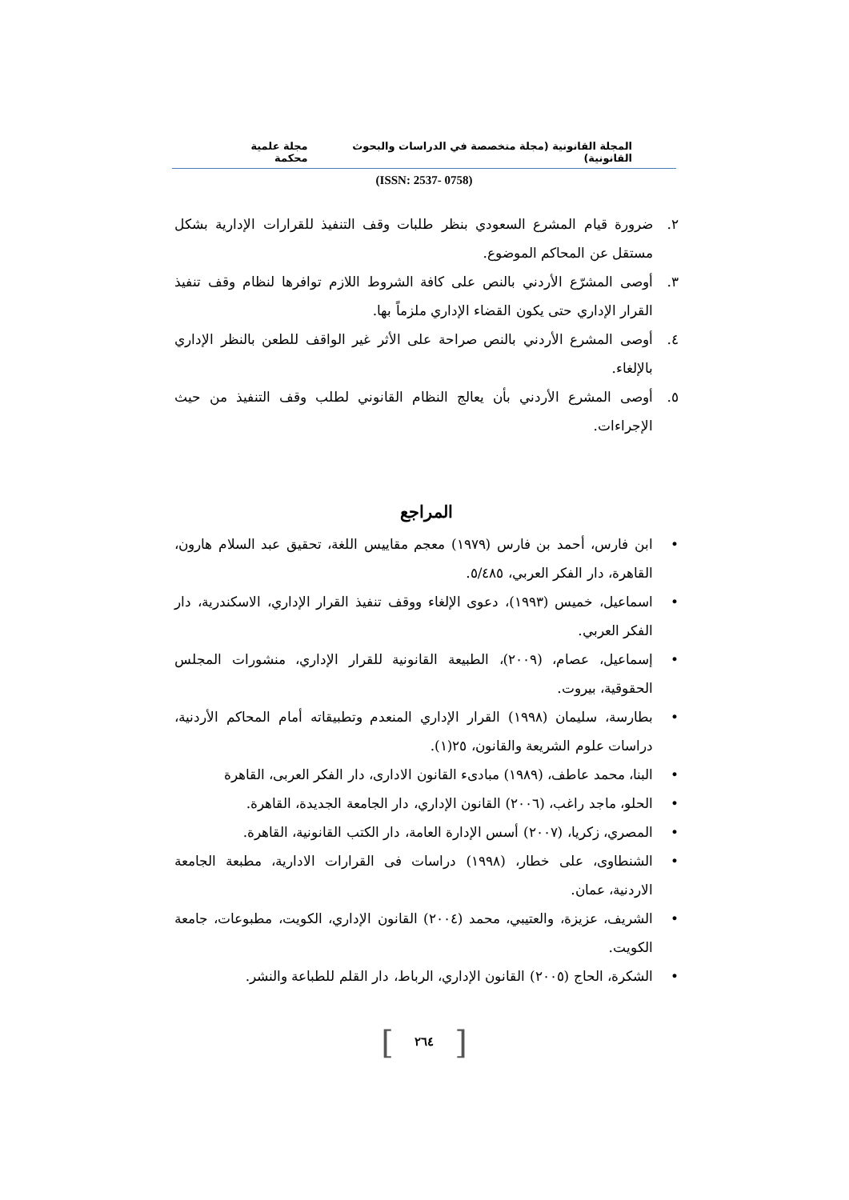المجلة القانونية (مجلة متخصصة في الدراسات والبحوث القانونية) مجلة علمية محكمة
(ISSN: 2537- 0758)
٢. ضرورة قيام المشرع السعودي بنظر طلبات وقف التنفيذ للقرارات الإدارية بشكل مستقل عن المحاكم الموضوع.
٣. أوصى المشرّع الأردني بالنص على كافة الشروط اللازم توافرها لنظام وقف تنفيذ القرار الإداري حتى يكون القضاء الإداري ملزماً بها.
٤. أوصى المشرع الأردني بالنص صراحة على الأثر غير الواقف للطعن بالنظر الإداري بالإلغاء.
٥. أوصى المشرع الأردني بأن يعالج النظام القانوني لطلب وقف التنفيذ من حيث الإجراءات.
المراجع
• ابن فارس، أحمد بن فارس (١٩٧٩) معجم مقاييس اللغة، تحقيق عبد السلام هارون، القاهرة، دار الفكر العربي، ٥/٤٨٥.
• اسماعيل، خميس (١٩٩٣)، دعوى الإلغاء ووقف تنفيذ القرار الإداري، الاسكندرية، دار الفكر العربي.
• إسماعيل، عصام، (٢٠٠٩)، الطبيعة القانونية للقرار الإداري، منشورات المجلس الحقوقية، بيروت.
• بطارسة، سليمان (١٩٩٨) القرار الإداري المنعدم وتطبيقاته أمام المحاكم الأردنية، دراسات علوم الشريعة والقانون، ٢٥(١).
• البنا، محمد عاطف، (١٩٨٩) مبادىء القانون الادارى، دار الفكر العربى، القاهرة
• الحلو، ماجد راغب، (٢٠٠٦) القانون الإداري، دار الجامعة الجديدة، القاهرة.
• المصري، زكريا، (٢٠٠٧) أسس الإدارة العامة، دار الكتب القانونية، القاهرة.
• الشنطاوى، على خطار، (١٩٩٨) دراسات فى القرارات الادارية، مطبعة الجامعة الاردنية، عمان.
• الشريف، عزيزة، والعتيبي، محمد (٢٠٠٤) القانون الإداري، الكويت، مطبوعات، جامعة الكويت.
• الشكرة، الحاج (٢٠٠٥) القانون الإداري، الرباط، دار القلم للطباعة والنشر.
[ ٢٦٤ ]